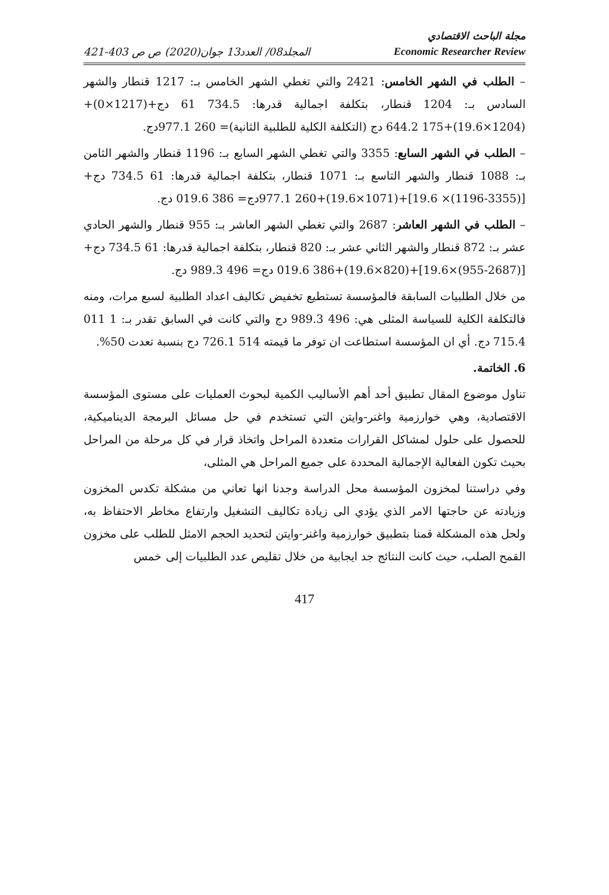مجلة الباحث الاقتصادي
421-403 المجلد08/ العدد13 جوان(2020) ص ص Economic Researcher Review
– الطلب في الشهر الخامس: 2421 والتي تغطي الشهر الخامس بـ: 1217 قنطار والشهر السادس بـ: 1204 قنطار، بتكلفة اجمالية قدرها: 734.5 61 دج+(1217×0)+(1204×19.6)+175 644.2 دج (التكلفة الكلية للطلبية الثانية)= 260 977.1دج.
– الطلب في الشهر السابع: 3355 والتي تغطي الشهر السابع بـ: 1196 قنطار والشهر الثامن بـ: 1088 قنطار والشهر التاسع بـ: 1071 قنطار، بتكلفة اجمالية قدرها: 61 734.5 دج+[(3355-1196)× 19.6]+(1071×19.6)+260 977.1دج= 386 019.6 دج.
– الطلب في الشهر العاشر: 2687 والتي تغطي الشهر العاشر بـ: 955 قنطار والشهر الحادي عشر بـ: 872 قنطار والشهر الثاني عشر بـ: 820 قنطار، بتكلفة اجمالية قدرها: 61 734.5 دج+[(2687-955)×19.6]+(820×19.6)+386 019.6 دج= 496 989.3 دج.
من خلال الطلبيات السابقة فالمؤسسة تستطيع تخفيض تكاليف اعداد الطلبية لسبع مرات، ومنه فالتكلفة الكلية للسياسة المثلى هي: 496 989.3 دج والتي كانت في السابق تقدر بـ: 1 011 715.4 دج. أي ان المؤسسة استطاعت ان توفر ما قيمته 514 726.1 دج بنسبة تعدت 50%.
6. الخاتمة.
تناول موضوع المقال تطبيق أحد أهم الأساليب الكمية لبحوث العمليات على مستوى المؤسسة الاقتصادية، وهي خوارزمية واغنر-وايتن التي تستخدم في حل مسائل البرمجة الديناميكية، للحصول على حلول لمشاكل القرارات متعددة المراحل واتخاذ قرار في كل مرحلة من المراحل بحيث تكون الفعالية الإجمالية المحددة على جميع المراحل هي المثلى،
وفي دراستنا لمخزون المؤسسة محل الدراسة وجدنا انها تعاني من مشكلة تكدس المخزون وزيادته عن حاجتها الامر الذي يؤدي الى زيادة تكاليف التشغيل وارتفاع مخاطر الاحتفاظ به، ولحل هذه المشكلة قمنا بتطبيق خوارزمية واغنر-وايتن لتحديد الحجم الامثل للطلب على مخزون القمح الصلب، حيث كانت النتائج جد ايجابية من خلال تقليص عدد الطلبيات إلى خمس
417